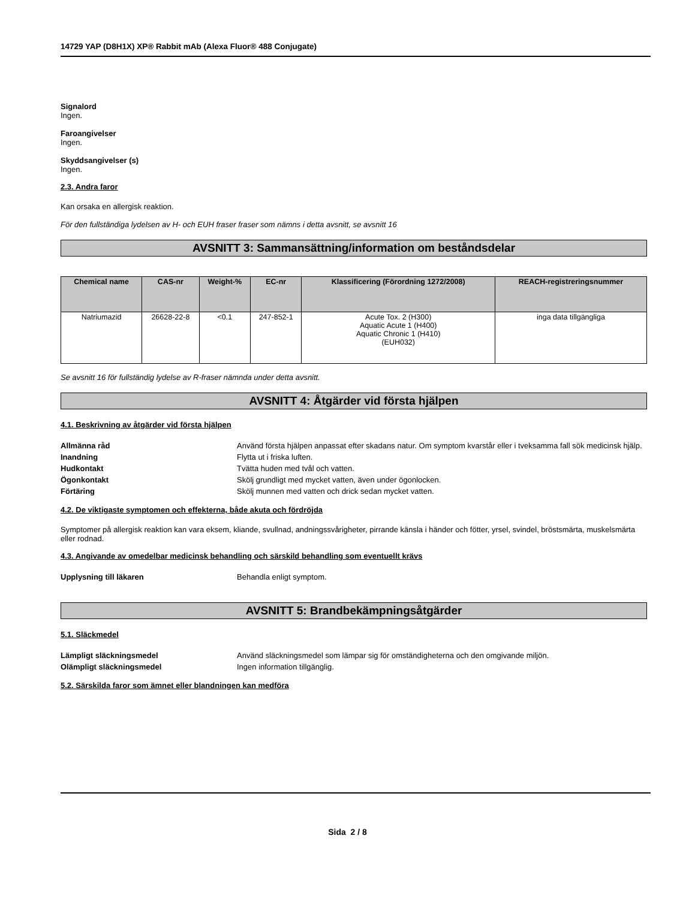14729 YAP (D8H1X) XP® Rabbit mAb (Alexa Fluor® 488 Conjugate)
Signalord
Ingen.
Faroangivelser
Ingen.
Skyddsangivelser (s)
Ingen.
2.3. Andra faror
Kan orsaka en allergisk reaktion.
För den fullständiga lydelsen av H- och EUH fraser fraser som nämns i detta avsnitt, se avsnitt 16
AVSNITT 3: Sammansättning/information om beståndsdelar
| Chemical name | CAS-nr | Weight-% | EC-nr | Klassificering (Förordning 1272/2008) | REACH-registreringsnummer |
| --- | --- | --- | --- | --- | --- |
| Natriumazid | 26628-22-8 | <0.1 | 247-852-1 | Acute Tox. 2 (H300) Aquatic Acute 1 (H400) Aquatic Chronic 1 (H410) (EUH032) | inga data tillgängliga |
Se avsnitt 16 för fullständig lydelse av R-fraser nämnda under detta avsnitt.
AVSNITT 4: Åtgärder vid första hjälpen
4.1. Beskrivning av åtgärder vid första hjälpen
Allmänna råd Använd första hjälpen anpassat efter skadans natur. Om symptom kvarstår eller i tveksamma fall sök medicinsk hjälp.
Inandning Flytta ut i friska luften.
Hudkontakt Tvätta huden med tvål och vatten.
Ögonkontakt Skölj grundligt med mycket vatten, även under ögonlocken.
Förtäring Skölj munnen med vatten och drick sedan mycket vatten.
4.2. De viktigaste symptomen och effekterna, både akuta och fördröjda
Symptomer på allergisk reaktion kan vara eksem, kliande, svullnad, andningssvårigheter, pirrande känsla i händer och fötter, yrsel, svindel, bröstsmärta, muskelsmärta eller rodnad.
4.3. Angivande av omedelbar medicinsk behandling och särskild behandling som eventuellt krävs
Upplysning till läkaren Behandla enligt symptom.
AVSNITT 5: Brandbekämpningsåtgärder
5.1. Släckmedel
Lämpligt släckningsmedel Använd släckningsmedel som lämpar sig för omständigheterna och den omgivande miljön.
Olämpligt släckningsmedel Ingen information tillgänglig.
5.2. Särskilda faror som ämnet eller blandningen kan medföra
Sida 2 / 8